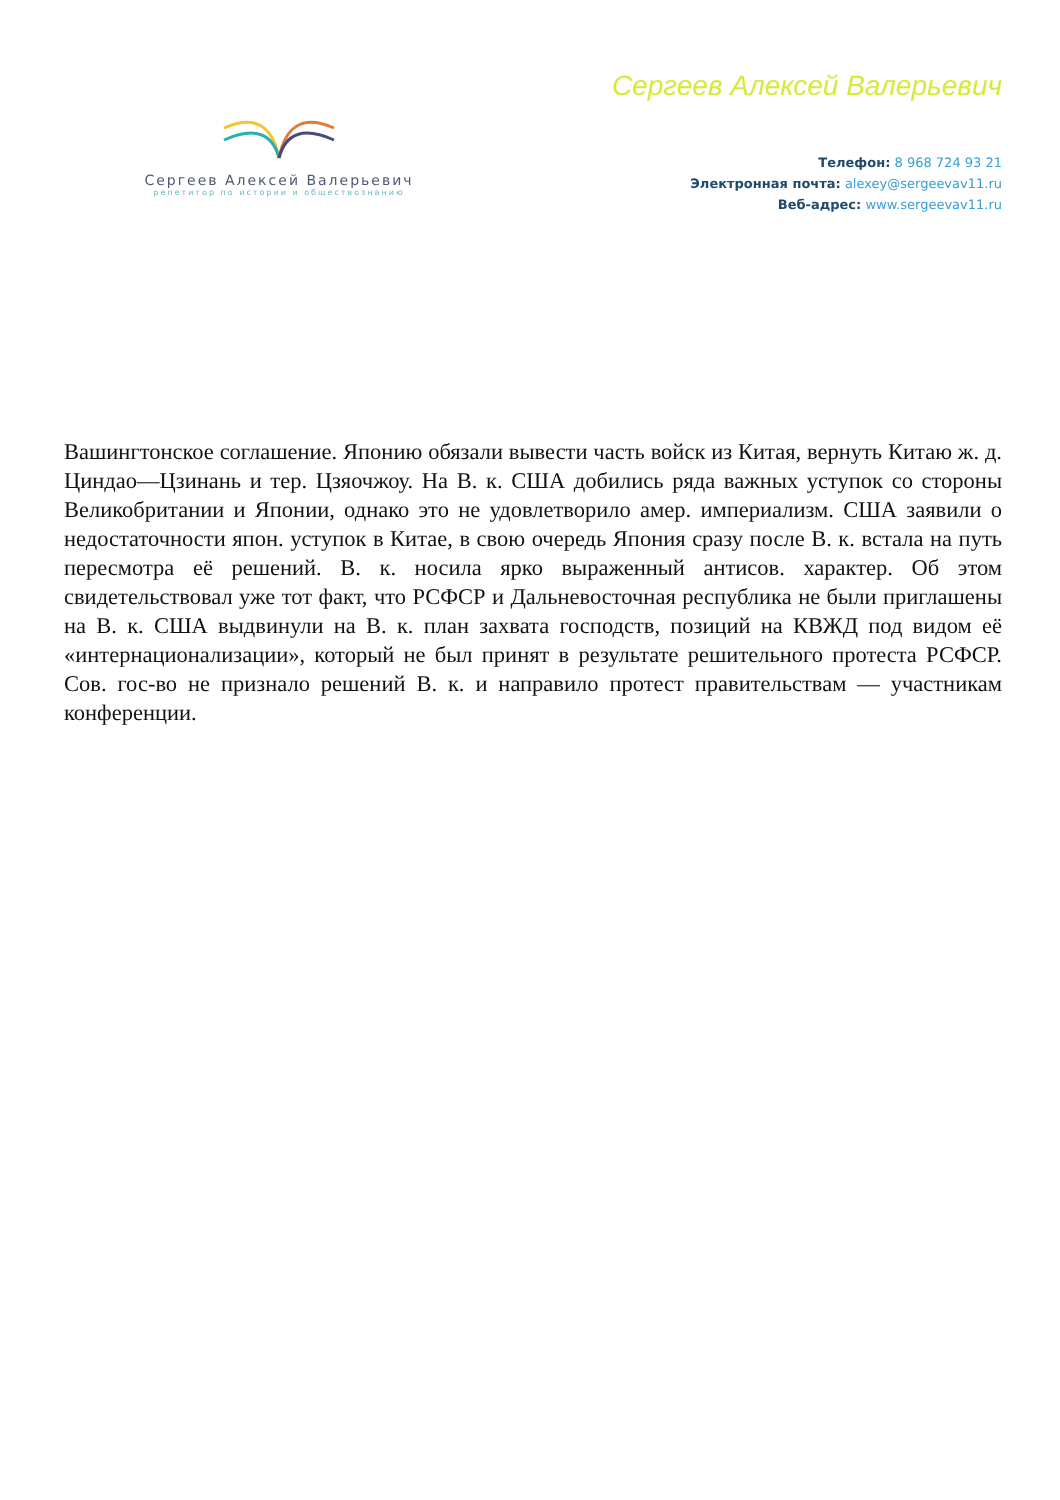Сергеев Алексей Валерьевич
репетитор по истории и обществознанию
Сергеев Алексей Валерьевич
Телефон: 8 968 724 93 21
Электронная почта: alexey@sergeevav11.ru
Веб-адрес: www.sergeevav11.ru
Вашингтонское соглашение. Японию обязали вывести часть войск из Китая, вернуть Китаю ж. д. Циндао—Цзинань и тер. Цзяочжоу. На В. к. США добились ряда важных уступок со стороны Великобритании и Японии, однако это не удовлетворило амер. империализм. США заявили о недостаточности япон. уступок в Китае, в свою очередь Япония сразу после В. к. встала на путь пересмотра её решений. В. к. носила ярко выраженный антисов. характер. Об этом свидетельствовал уже тот факт, что РСФСР и Дальневосточная республика не были приглашены на В. к. США выдвинули на В. к. план захвата господств, позиций на КВЖД под видом её «интернационализации», который не был принят в результате решительного протеста РСФСР. Сов. гос-во не признало решений В. к. и направило протест правительствам — участникам конференции.